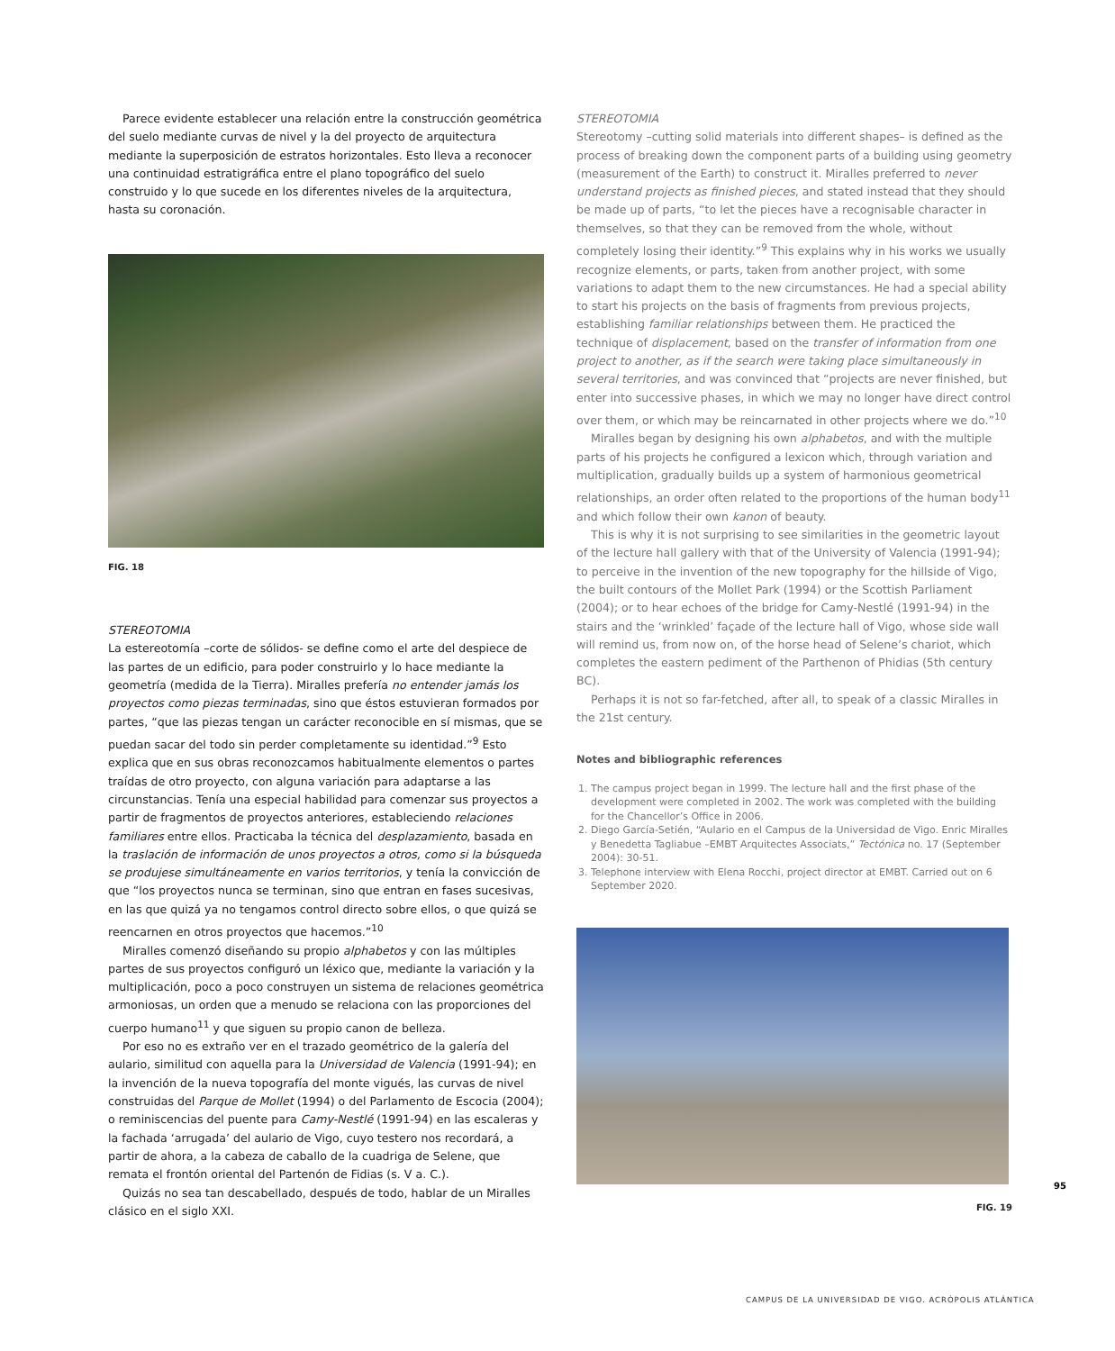Parece evidente establecer una relación entre la construcción geométrica del suelo mediante curvas de nivel y la del proyecto de arquitectura mediante la superposición de estratos horizontales. Esto lleva a reconocer una continuidad estratigráfica entre el plano topográfico del suelo construido y lo que sucede en los diferentes niveles de la arquitectura, hasta su coronación.
FIG. 18
STEREOTOMIA
La estereotomía –corte de sólidos- se define como el arte del despiece de las partes de un edificio, para poder construirlo y lo hace mediante la geometría (medida de la Tierra). Miralles prefería no entender jamás los proyectos como piezas terminadas, sino que éstos estuvieran formados por partes, “que las piezas tengan un carácter reconocible en sí mismas, que se puedan sacar del todo sin perder completamente su identidad.”<sup>9</sup> Esto explica que en sus obras reconozcamos habitualmente elementos o partes traídas de otro proyecto, con alguna variación para adaptarse a las circunstancias. Tenía una especial habilidad para comenzar sus proyectos a partir de fragmentos de proyectos anteriores, estableciendo relaciones familiares entre ellos. Practicaba la técnica del desplazamiento, basada en la traslación de información de unos proyectos a otros, como si la búsqueda se produjese simultáneamente en varios territorios, y tenía la convicción de que “los proyectos nunca se terminan, sino que entran en fases sucesivas, en las que quizá ya no tengamos control directo sobre ellos, o que quizá se reencarnen en otros proyectos que hacemos.”<sup>10</sup>
Miralles comenzó diseñando su propio alphabetos y con las múltiples partes de sus proyectos configuró un léxico que, mediante la variación y la multiplicación, poco a poco construyen un sistema de relaciones geométrica armoniosas, un orden que a menudo se relaciona con las proporciones del cuerpo humano<sup>11</sup> y que siguen su propio canon de belleza.
Por eso no es extraño ver en el trazado geométrico de la galería del aulario, similitud con aquella para la Universidad de Valencia (1991-94); en la invención de la nueva topografía del monte vigués, las curvas de nivel construidas del Parque de Mollet (1994) o del Parlamento de Escocia (2004); o reminiscencias del puente para Camy-Nestlé (1991-94) en las escaleras y la fachada ‘arrugada’ del aulario de Vigo, cuyo testero nos recordará, a partir de ahora, a la cabeza de caballo de la cuadriga de Selene, que remata el frontón oriental del Partenón de Fidias (s. V a. C.).
Quizás no sea tan descabellado, después de todo, hablar de un Miralles clásico en el siglo XXI.
STEREOTOMIA
Stereotomy –cutting solid materials into different shapes– is defined as the process of breaking down the component parts of a building using geometry (measurement of the Earth) to construct it. Miralles preferred to never understand projects as finished pieces, and stated instead that they should be made up of parts, “to let the pieces have a recognisable character in themselves, so that they can be removed from the whole, without completely losing their identity.”<sup>9</sup> This explains why in his works we usually recognize elements, or parts, taken from another project, with some variations to adapt them to the new circumstances. He had a special ability to start his projects on the basis of fragments from previous projects, establishing familiar relationships between them. He practiced the technique of displacement, based on the transfer of information from one project to another, as if the search were taking place simultaneously in several territories, and was convinced that “projects are never finished, but enter into successive phases, in which we may no longer have direct control over them, or which may be reincarnated in other projects where we do.”<sup>10</sup>
Miralles began by designing his own alphabetos, and with the multiple parts of his projects he configured a lexicon which, through variation and multiplication, gradually builds up a system of harmonious geometrical relationships, an order often related to the proportions of the human body<sup>11</sup> and which follow their own kanon of beauty.
This is why it is not surprising to see similarities in the geometric layout of the lecture hall gallery with that of the University of Valencia (1991-94); to perceive in the invention of the new topography for the hillside of Vigo, the built contours of the Mollet Park (1994) or the Scottish Parliament (2004); or to hear echoes of the bridge for Camy-Nestlé (1991-94) in the stairs and the ‘wrinkled’ façade of the lecture hall of Vigo, whose side wall will remind us, from now on, of the horse head of Selene’s chariot, which completes the eastern pediment of the Parthenon of Phidias (5th century BC).
Perhaps it is not so far-fetched, after all, to speak of a classic Miralles in the 21st century.
Notes and bibliographic references
1. The campus project began in 1999. The lecture hall and the first phase of the development were completed in 2002. The work was completed with the building for the Chancellor’s Office in 2006.
2. Diego García-Setién, “Aulario en el Campus de la Universidad de Vigo. Enric Miralles y Benedetta Tagliabue –EMBT Arquitectes Associats,” Tectónica no. 17 (September 2004): 30-51.
3. Telephone interview with Elena Rocchi, project director at EMBT. Carried out on 6 September 2020.
FIG. 19
95
CAMPUS DE LA UNIVERSIDAD DE VIGO. ACRÓPOLIS ATLÁNTICA